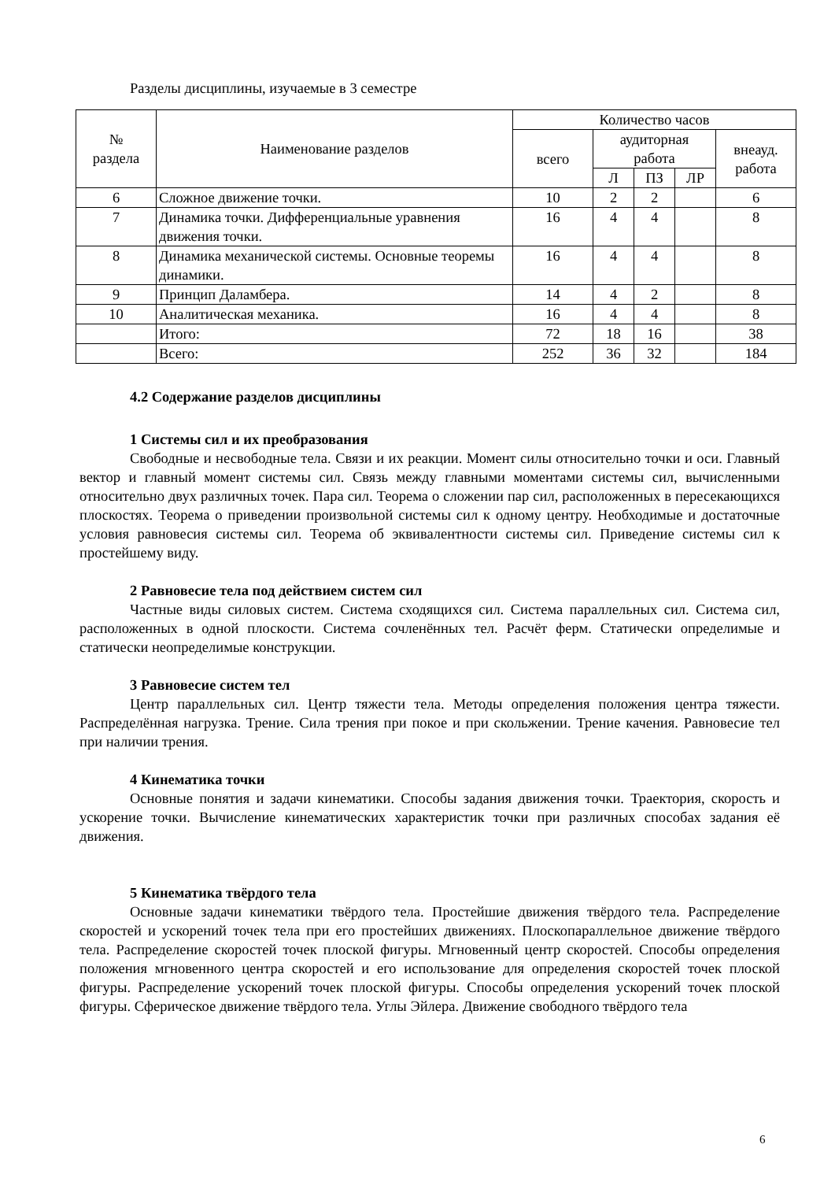Разделы дисциплины, изучаемые в 3 семестре
| № раздела | Наименование разделов | Количество часов | | | | |
| --- | --- | --- | --- | --- | --- | --- |
| | | всего | аудиторная работа | | | внеауд. работа |
| | | | Л | ПЗ | ЛР | |
| 6 | Сложное движение точки. | 10 | 2 | 2 | | 6 |
| 7 | Динамика точки. Дифференциальные уравнения движения точки. | 16 | 4 | 4 | | 8 |
| 8 | Динамика механической системы. Основные теоремы динамики. | 16 | 4 | 4 | | 8 |
| 9 | Принцип Даламбера. | 14 | 4 | 2 | | 8 |
| 10 | Аналитическая механика. | 16 | 4 | 4 | | 8 |
| | Итого: | 72 | 18 | 16 | | 38 |
| | Всего: | 252 | 36 | 32 | | 184 |
4.2 Содержание разделов дисциплины
1 Системы сил и их преобразования
Свободные и несвободные тела. Связи и их реакции. Момент силы относительно точки и оси. Главный вектор и главный момент системы сил. Связь между главными моментами системы сил, вычисленными относительно двух различных точек. Пара сил. Теорема о сложении пар сил, расположенных в пересекающихся плоскостях. Теорема о приведении произвольной системы сил к одному центру. Необходимые и достаточные условия равновесия системы сил. Теорема об эквивалентности системы сил. Приведение системы сил к простейшему виду.
2 Равновесие тела под действием систем сил
Частные виды силовых систем. Система сходящихся сил. Система параллельных сил. Система сил, расположенных в одной плоскости. Система сочленённых тел. Расчёт ферм. Статически определимые и статически неопределимые конструкции.
3 Равновесие систем тел
Центр параллельных сил. Центр тяжести тела. Методы определения положения центра тяжести. Распределённая нагрузка. Трение. Сила трения при покое и при скольжении. Трение качения. Равновесие тел при наличии трения.
4 Кинематика точки
Основные понятия и задачи кинематики. Способы задания движения точки. Траектория, скорость и ускорение точки. Вычисление кинематических характеристик точки при различных способах задания её движения.
5 Кинематика твёрдого тела
Основные задачи кинематики твёрдого тела. Простейшие движения твёрдого тела. Распределение скоростей и ускорений точек тела при его простейших движениях. Плоскопараллельное движение твёрдого тела. Распределение скоростей точек плоской фигуры. Мгновенный центр скоростей. Способы определения положения мгновенного центра скоростей и его использование для определения скоростей точек плоской фигуры. Распределение ускорений точек плоской фигуры. Способы определения ускорений точек плоской фигуры. Сферическое движение твёрдого тела. Углы Эйлера. Движение свободного твёрдого тела
6